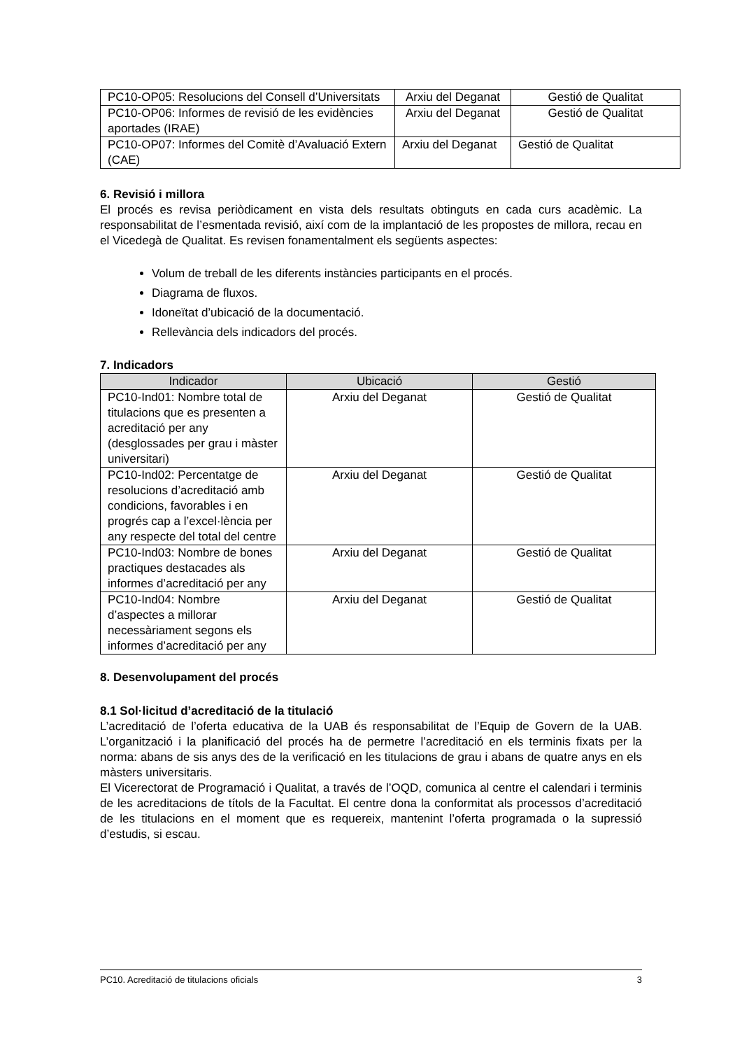| PC10-OP05: Resolucions del Consell d’Universitats | Arxiu del Deganat | Gestió de Qualitat |
| PC10-OP06: Informes de revisió de les evidències aportades (IRAE) | Arxiu del Deganat | Gestió de Qualitat |
| PC10-OP07: Informes del Comitè d’Avaluació Extern (CAE) | Arxiu del Deganat | Gestió de Qualitat |
6. Revisió i millora
El procés es revisa periòdicament en vista dels resultats obtinguts en cada curs acadèmic. La responsabilitat de l’esmentada revisió, així com de la implantació de les propostes de millora, recau en el Vicedegà de Qualitat. Es revisen fonamentalment els següents aspectes:
Volum de treball de les diferents instàncies participants en el procés.
Diagrama de fluxos.
Idoneïtat d’ubicació de la documentació.
Rellevància dels indicadors del procés.
7. Indicadors
| Indicador | Ubicació | Gestió |
| --- | --- | --- |
| PC10-Ind01: Nombre total de titulacions que es presenten a acreditació per any (desglossades per grau i màster universitari) | Arxiu del Deganat | Gestió de Qualitat |
| PC10-Ind02: Percentatge de resolucions d’acreditació amb condicions, favorables i en progrés cap a l’excel·lència per any respecte del total del centre | Arxiu del Deganat | Gestió de Qualitat |
| PC10-Ind03: Nombre de bones practiques destacades als informes d’acreditació per any | Arxiu del Deganat | Gestió de Qualitat |
| PC10-Ind04: Nombre d’aspectes a millorar necessàriament segons els informes d’acreditació per any | Arxiu del Deganat | Gestió de Qualitat |
8. Desenvolupament del procés
8.1 Sol·licitud d’acreditació de la titulació
L’acreditació de l’oferta educativa de la UAB és responsabilitat de l’Equip de Govern de la UAB. L’organització i la planificació del procés ha de permetre l’acreditació en els terminis fixats per la norma: abans de sis anys des de la verificació en les titulacions de grau i abans de quatre anys en els màsters universitaris.
El Vicerectorat de Programació i Qualitat, a través de l’OQD, comunica al centre el calendari i terminis de les acreditacions de títols de la Facultat. El centre dona la conformitat als processos d’acreditació de les titulacions en el moment que es requereix, mantenint l’oferta programada o la supressió d’estudis, si escau.
PC10. Acreditació de titulacions oficials 3